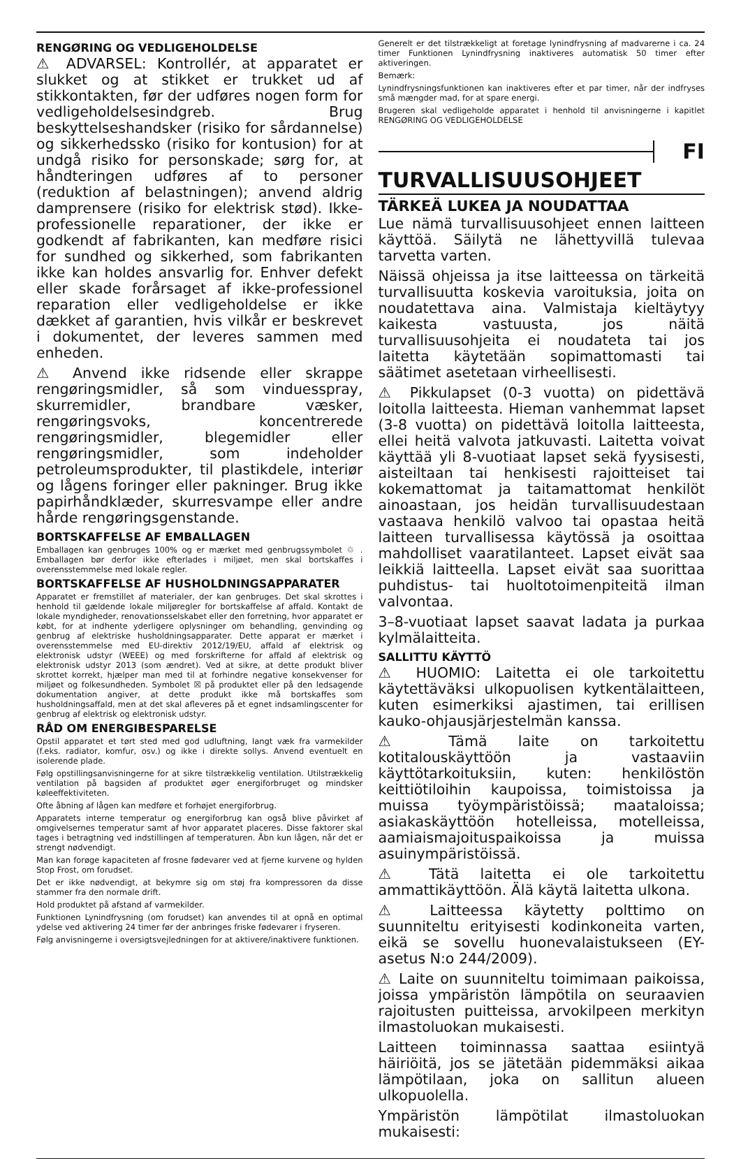RENGØRING OG VEDLIGEHOLDELSE
⚠ ADVARSEL: Kontrollér, at apparatet er slukket og at stikket er trukket ud af stikkontakten, før der udføres nogen form for vedligeholdelsesindgreb. Brug beskyttelseshandsker (risiko for sårdannelse) og sikkerhedssko (risiko for kontusion) for at undgå risiko for personskade; sørg for, at håndteringen udføres af to personer (reduktion af belastningen); anvend aldrig damprensere (risiko for elektrisk stød). Ikke-professionelle reparationer, der ikke er godkendt af fabrikanten, kan medføre risici for sundhed og sikkerhed, som fabrikanten ikke kan holdes ansvarlig for. Enhver defekt eller skade forårsaget af ikke-professionel reparation eller vedligeholdelse er ikke dækket af garantien, hvis vilkår er beskrevet i dokumentet, der leveres sammen med enheden.
⚠ Anvend ikke ridsende eller skrappe rengøringsmidler, så som vinduesspray, skurremidler, brandbare væsker, rengøringsvoks, koncentrerede rengøringsmidler, blegemidler eller rengøringsmidler, som indeholder petroleumsprodukter, til plastikdele, interiør og lågens foringer eller pakninger. Brug ikke papirhåndklæder, skurresvampe eller andre hårde rengøringsgenstande.
BORTSKAFFELSE AF EMBALLAGEN
Emballagen kan genbruges 100% og er mærket med genbrugssymbolet ♲ . Emballagen bør derfor ikke efterlades i miljøet, men skal bortskaffes i overensstemmelse med lokale regler.
BORTSKAFFELSE AF HUSHOLDNINGSAPPARATER
Apparatet er fremstillet af materialer, der kan genbruges. Det skal skrottes i henhold til gældende lokale miljøregler for bortskaffelse af affald. Kontakt de lokale myndigheder, renovationsselskabet eller den forretning, hvor apparatet er købt, for at indhente yderligere oplysninger om behandling, genvinding og genbrug af elektriske husholdningsapparater. Dette apparat er mærket i overensstemmelse med EU-direktiv 2012/19/EU, affald af elektrisk og elektronisk udstyr (WEEE) og med forskrifterne for affald af elektrisk og elektronisk udstyr 2013 (som ændret). Ved at sikre, at dette produkt bliver skrottet korrekt, hjælper man med til at forhindre negative konsekvenser for miljøet og folkesundheden. Symbolet ☒ på produktet eller på den ledsagende dokumentation angiver, at dette produkt ikke må bortskaffes som husholdningsaffald, men at det skal afleveres på et egnet indsamlingscenter for genbrug af elektrisk og elektronisk udstyr.
RÅD OM ENERGIBESPARELSE
Opstil apparatet et tørt sted med god udluftning, langt væk fra varmekilder (f.eks. radiator, komfur, osv.) og ikke i direkte sollys. Anvend eventuelt en isolerende plade.
Følg opstillingsanvisningerne for at sikre tilstrækkelig ventilation. Utilstrækkelig ventilation på bagsiden af produktet øger energiforbruget og mindsker køleeffektiviteten.
Ofte åbning af lågen kan medføre et forhøjet energiforbrug.
Apparatets interne temperatur og energiforbrug kan også blive påvirket af omgivelsernes temperatur samt af hvor apparatet placeres. Disse faktorer skal tages i betragtning ved indstillingen af temperaturen. Åbn kun lågen, når det er strengt nødvendigt.
Man kan forøge kapaciteten af frosne fødevarer ved at fjerne kurvene og hylden Stop Frost, om forudset.
Det er ikke nødvendigt, at bekymre sig om støj fra kompressoren da disse stammer fra den normale drift.
Hold produktet på afstand af varmekilder.
Funktionen Lynindfrysning (om forudset) kan anvendes til at opnå en optimal ydelse ved aktivering 24 timer før der anbringes friske fødevarer i fryseren.
Følg anvisningerne i oversigtsvejledningen for at aktivere/inaktivere funktionen.
Generelt er det tilstrækkeligt at foretage lynindfrysning af madvarerne i ca. 24 timer Funktionen Lynindfrysning inaktiveres automatisk 50 timer efter aktiveringen.
Bemærk:
Lynindfrysningsfunktionen kan inaktiveres efter et par timer, når der indfryses små mængder mad, for at spare energi.
Brugeren skal vedligeholde apparatet i henhold til anvisningerne i kapitlet RENGØRING OG VEDLIGEHOLDELSE
FI
TURVALLISUUSOHJEET
TÄRKEÄ LUKEA JA NOUDATTAA
Lue nämä turvallisuusohjeet ennen laitteen käyttöä. Säilytä ne lähettyvillä tulevaa tarvetta varten.
Näissä ohjeissa ja itse laitteessa on tärkeitä turvallisuutta koskevia varoituksia, joita on noudatettava aina. Valmistaja kieltäytyy kaikesta vastuusta, jos näitä turvallisuusohjeita ei noudateta tai jos laitetta käytetään sopimattomasti tai säätimet asetetaan virheellisesti.
⚠ Pikkulapset (0-3 vuotta) on pidettävä loitolla laitteesta. Hieman vanhemmat lapset (3-8 vuotta) on pidettävä loitolla laitteesta, ellei heitä valvota jatkuvasti. Laitetta voivat käyttää yli 8-vuotiaat lapset sekä fyysisesti, aisteiltaan tai henkisesti rajoitteiset tai kokemattomat ja taitamattomat henkilöt ainoastaan, jos heidän turvallisuudestaan vastaava henkilö valvoo tai opastaa heitä laitteen turvallisessa käytössä ja osoittaa mahdolliset vaaratilanteet. Lapset eivät saa leikkiä laitteella. Lapset eivät saa suorittaa puhdistus- tai huoltotoimenpiteitä ilman valvontaa.
3–8-vuotiaat lapset saavat ladata ja purkaa kylmälaitteita.
SALLITTU KÄYTTÖ
⚠ HUOMIO: Laitetta ei ole tarkoitettu käytettäväksi ulkopuolisen kytkentälaitteen, kuten esimerkiksi ajastimen, tai erillisen kauko-ohjausjärjestelmän kanssa.
⚠ Tämä laite on tarkoitettu kotitalouskäyttöön ja vastaaviin käyttötarkoituksiin, kuten: henkilöstön keittiötiloihin kaupoissa, toimistoissa ja muissa työympäristöissä; maataloissa; asiakaskäyttöön hotelleissa, motelleissa, aamiaismajoituspaikoissa ja muissa asuinympäristöissä.
⚠ Tätä laitetta ei ole tarkoitettu ammattikäyttöön. Älä käytä laitetta ulkona.
⚠ Laitteessa käytetty polttimo on suunniteltu erityisesti kodinkoneita varten, eikä se sovellu huonevalaistukseen (EY-asetus N:o 244/2009).
⚠ Laite on suunniteltu toimimaan paikoissa, joissa ympäristön lämpötila on seuraavien rajoitusten puitteissa, arvokilpeen merkityn ilmastoluokan mukaisesti.
Laitteen toiminnassa saattaa esiintyä häiriöitä, jos se jätetään pidemmäksi aikaa lämpötilaan, joka on sallitun alueen ulkopuolella.
Ympäristön lämpötilat ilmastoluokan mukaisesti: